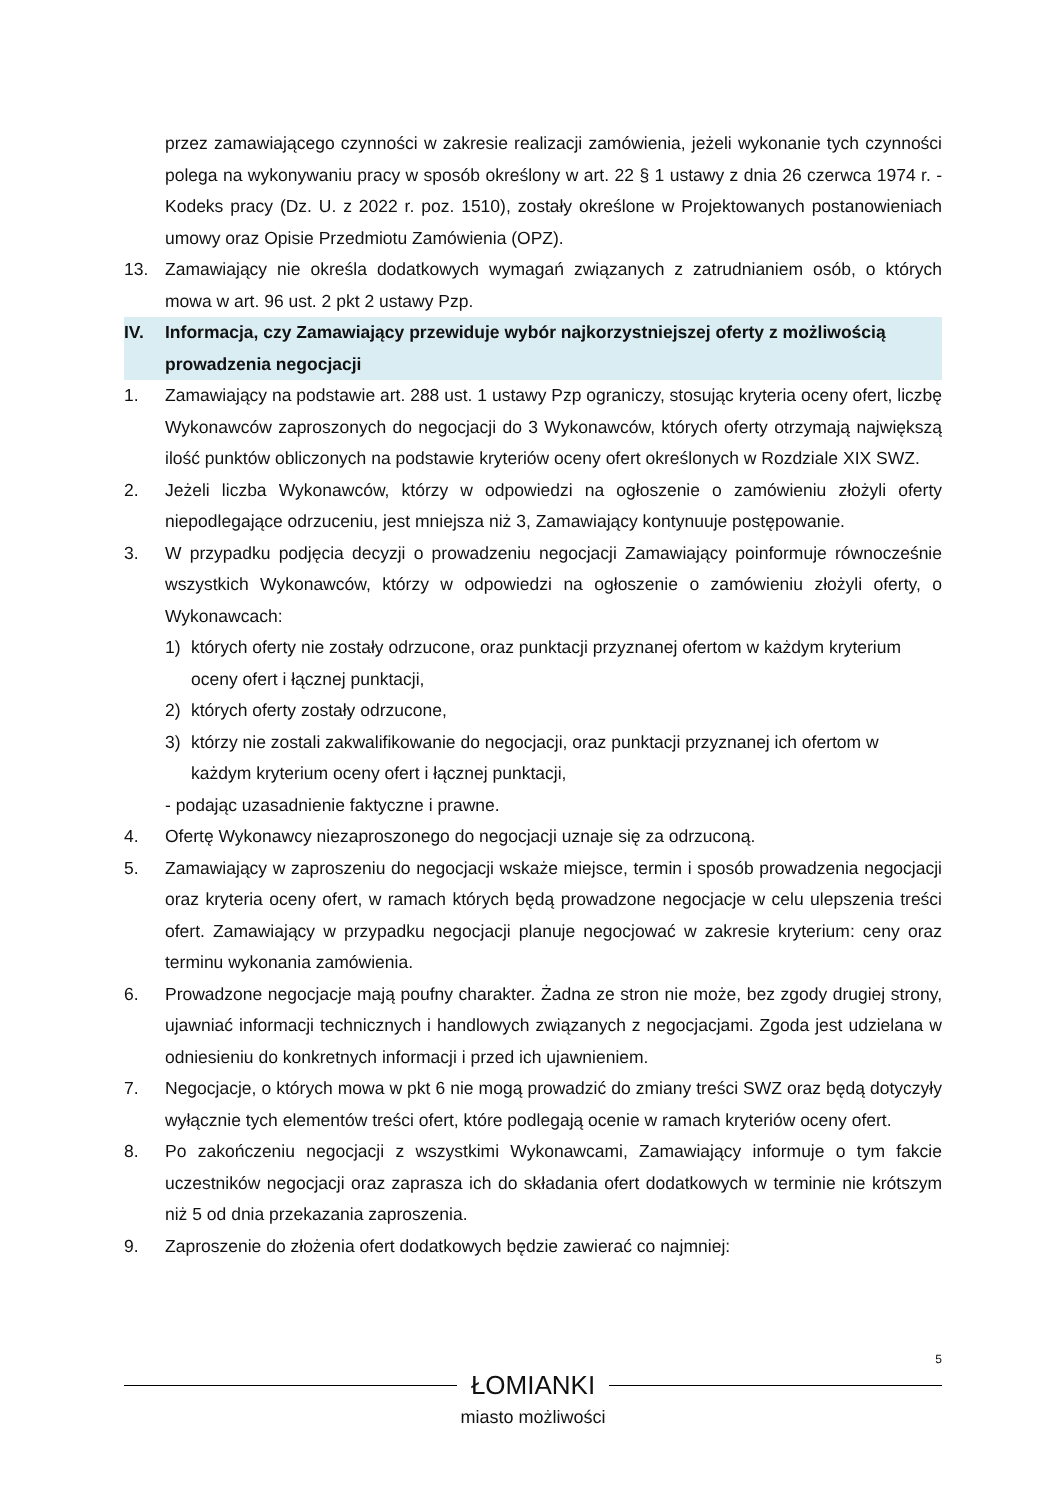przez zamawiającego czynności w zakresie realizacji zamówienia, jeżeli wykonanie tych czynności polega na wykonywaniu pracy w sposób określony w art. 22 § 1 ustawy z dnia 26 czerwca 1974 r. - Kodeks pracy (Dz. U. z 2022 r. poz. 1510), zostały określone w Projektowanych postanowieniach umowy oraz Opisie Przedmiotu Zamówienia (OPZ).
13. Zamawiający nie określa dodatkowych wymagań związanych z zatrudnianiem osób, o których mowa w art. 96 ust. 2 pkt 2 ustawy Pzp.
IV. Informacja, czy Zamawiający przewiduje wybór najkorzystniejszej oferty z możliwością prowadzenia negocjacji
1. Zamawiający na podstawie art. 288 ust. 1 ustawy Pzp ograniczy, stosując kryteria oceny ofert, liczbę Wykonawców zaproszonych do negocjacji do 3 Wykonawców, których oferty otrzymają największą ilość punktów obliczonych na podstawie kryteriów oceny ofert określonych w Rozdziale XIX SWZ.
2. Jeżeli liczba Wykonawców, którzy w odpowiedzi na ogłoszenie o zamówieniu złożyli oferty niepodlegające odrzuceniu, jest mniejsza niż 3, Zamawiający kontynuuje postępowanie.
3. W przypadku podjęcia decyzji o prowadzeniu negocjacji Zamawiający poinformuje równocześnie wszystkich Wykonawców, którzy w odpowiedzi na ogłoszenie o zamówieniu złożyli oferty, o Wykonawcach:
1) których oferty nie zostały odrzucone, oraz punktacji przyznanej ofertom w każdym kryterium oceny ofert i łącznej punktacji,
2) których oferty zostały odrzucone,
3) którzy nie zostali zakwalifikowanie do negocjacji, oraz punktacji przyznanej ich ofertom w każdym kryterium oceny ofert i łącznej punktacji,
- podając uzasadnienie faktyczne i prawne.
4. Ofertę Wykonawcy niezaproszonego do negocjacji uznaje się za odrzuconą.
5. Zamawiający w zaproszeniu do negocjacji wskaże miejsce, termin i sposób prowadzenia negocjacji oraz kryteria oceny ofert, w ramach których będą prowadzone negocjacje w celu ulepszenia treści ofert. Zamawiający w przypadku negocjacji planuje negocjować w zakresie kryterium: ceny oraz terminu wykonania zamówienia.
6. Prowadzone negocjacje mają poufny charakter. Żadna ze stron nie może, bez zgody drugiej strony, ujawniać informacji technicznych i handlowych związanych z negocjacjami. Zgoda jest udzielana w odniesieniu do konkretnych informacji i przed ich ujawnieniem.
7. Negocjacje, o których mowa w pkt 6 nie mogą prowadzić do zmiany treści SWZ oraz będą dotyczyły wyłącznie tych elementów treści ofert, które podlegają ocenie w ramach kryteriów oceny ofert.
8. Po zakończeniu negocjacji z wszystkimi Wykonawcami, Zamawiający informuje o tym fakcie uczestników negocjacji oraz zaprasza ich do składania ofert dodatkowych w terminie nie krótszym niż 5 od dnia przekazania zaproszenia.
9. Zaproszenie do złożenia ofert dodatkowych będzie zawierać co najmniej:
5
ŁOMIANKI
miasto możliwości